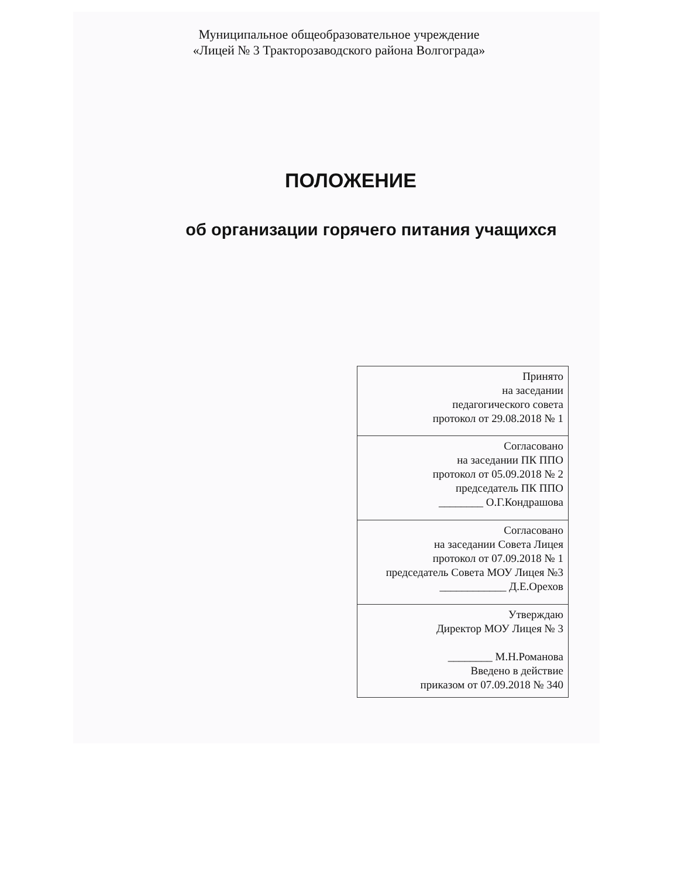Муниципальное общеобразовательное учреждение
«Лицей № 3 Тракторозаводского района Волгограда»
ПОЛОЖЕНИЕ
об организации горячего питания учащихся
| Принято на заседании педагогического совета протокол от 29.08.2018 № 1 |
| Согласовано на заседании ПК ППО протокол от 05.09.2018 № 2 председатель ПК ППО ________ О.Г.Кондрашова |
| Согласовано на заседании Совета Лицея протокол от 07.09.2018 № 1 председатель Совета МОУ Лицея №3 ____________ Д.Е.Орехов |
| Утверждаю Директор МОУ Лицея № 3 ________ М.Н.Романова Введено в действие приказом от 07.09.2018 № 340 |